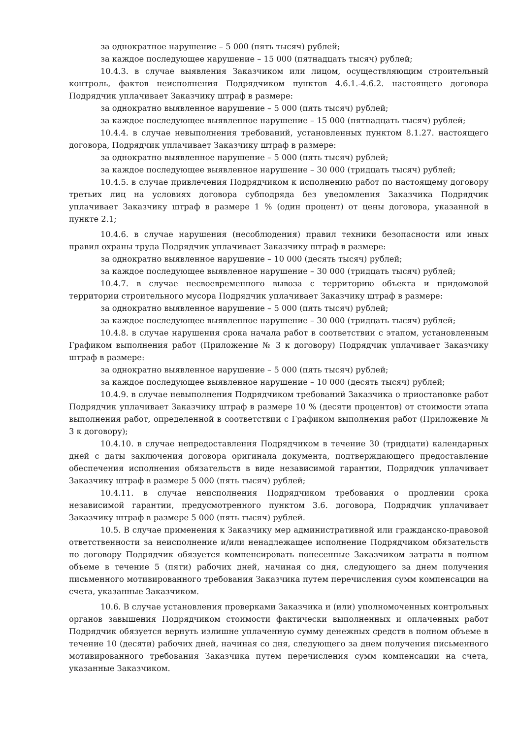за однократное нарушение – 5 000 (пять тысяч) рублей;
за каждое последующее нарушение – 15 000 (пятнадцать тысяч) рублей;
10.4.3. в случае выявления Заказчиком или лицом, осуществляющим строительный контроль, фактов неисполнения Подрядчиком пунктов 4.6.1.-4.6.2. настоящего договора Подрядчик уплачивает Заказчику штраф в размере:
за однократно выявленное нарушение – 5 000 (пять тысяч) рублей;
за каждое последующее выявленное нарушение – 15 000 (пятнадцать тысяч) рублей;
10.4.4. в случае невыполнения требований, установленных пунктом 8.1.27. настоящего договора, Подрядчик уплачивает Заказчику штраф в размере:
за однократно выявленное нарушение – 5 000 (пять тысяч) рублей;
за каждое последующее выявленное нарушение – 30 000 (тридцать тысяч) рублей;
10.4.5. в случае привлечения Подрядчиком к исполнению работ по настоящему договору третьих лиц на условиях договора субподряда без уведомления Заказчика Подрядчик уплачивает Заказчику штраф в размере 1 % (один процент) от цены договора, указанной в пункте 2.1;
10.4.6. в случае нарушения (несоблюдения) правил техники безопасности или иных правил охраны труда Подрядчик уплачивает Заказчику штраф в размере:
за однократно выявленное нарушение – 10 000 (десять тысяч) рублей;
за каждое последующее выявленное нарушение – 30 000 (тридцать тысяч) рублей;
10.4.7. в случае несвоевременного вывоза с территорию объекта и придомовой территории строительного мусора Подрядчик уплачивает Заказчику штраф в размере:
за однократно выявленное нарушение – 5 000 (пять тысяч) рублей;
за каждое последующее выявленное нарушение – 30 000 (тридцать тысяч) рублей;
10.4.8. в случае нарушения срока начала работ в соответствии с этапом, установленным Графиком выполнения работ (Приложение № 3 к договору) Подрядчик уплачивает Заказчику штраф в размере:
за однократно выявленное нарушение – 5 000 (пять тысяч) рублей;
за каждое последующее выявленное нарушение – 10 000 (десять тысяч) рублей;
10.4.9. в случае невыполнения Подрядчиком требований Заказчика о приостановке работ Подрядчик уплачивает Заказчику штраф в размере 10 % (десяти процентов) от стоимости этапа выполнения работ, определенной в соответствии с Графиком выполнения работ (Приложение № 3 к договору);
10.4.10. в случае непредоставления Подрядчиком в течение 30 (тридцати) календарных дней с даты заключения договора оригинала документа, подтверждающего предоставление обеспечения исполнения обязательств в виде независимой гарантии, Подрядчик уплачивает Заказчику штраф в размере 5 000 (пять тысяч) рублей;
10.4.11. в случае неисполнения Подрядчиком требования о продлении срока независимой гарантии, предусмотренного пунктом 3.6. договора, Подрядчик уплачивает Заказчику штраф в размере 5 000 (пять тысяч) рублей.
10.5. В случае применения к Заказчику мер административной или гражданско-правовой ответственности за неисполнение и/или ненадлежащее исполнение Подрядчиком обязательств по договору Подрядчик обязуется компенсировать понесенные Заказчиком затраты в полном объеме в течение 5 (пяти) рабочих дней, начиная со дня, следующего за днем получения письменного мотивированного требования Заказчика путем перечисления сумм компенсации на счета, указанные Заказчиком.
10.6. В случае установления проверками Заказчика и (или) уполномоченных контрольных органов завышения Подрядчиком стоимости фактически выполненных и оплаченных работ Подрядчик обязуется вернуть излишне уплаченную сумму денежных средств в полном объеме в течение 10 (десяти) рабочих дней, начиная со дня, следующего за днем получения письменного мотивированного требования Заказчика путем перечисления сумм компенсации на счета, указанные Заказчиком.